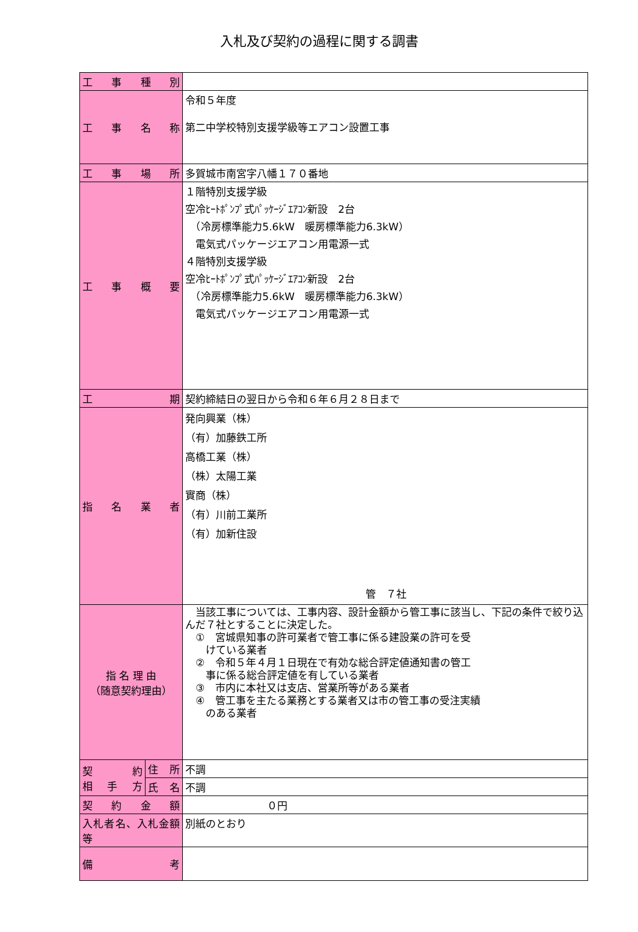入札及び契約の過程に関する調書
| 工 事 種 別 | | |
| 工 事 名 称 | | 令和５年度 第二中学校特別支援学級等エアコン設置工事 |
| 工 事 場 所 | | 多賀城市南宮字八幡１７０番地 |
| 工 事 概 要 | | １階特別支援学級 空冷ﾋｰﾄﾎﾟﾝﾌﾟ式ﾊﾟｯｹｰｼﾞｴｱｺﾝ新設 2台 （冷房標準能力5.6kW 暖房標準能力6.3kW） 電気式パッケージエアコン用電源一式 ４階特別支援学級 空冷ﾋｰﾄﾎﾟﾝﾌﾟ式ﾊﾟｯｹｰｼﾞｴｱｺﾝ新設 2台 （冷房標準能力5.6kW 暖房標準能力6.3kW） 電気式パッケージエアコン用電源一式 |
| 工 期 | | 契約締結日の翌日から令和６年６月２８日まで |
| 指 名 業 者 | | 発向興業（株） （有）加藤鉄工所 高橋工業（株） （株）太陽工業 實商（株） （有）川前工業所 （有）加新住設 管 ７社 |
| 指 名 理 由 （随意契約理由） | | 当該工事については、工事内容、設計金額から管工事に該当し、下記の条件で絞り込んだ７社とすることに決定した。 ① 宮城県知事の許可業者で管工事に係る建設業の許可を受 けている業者 ② 令和５年４月１日現在で有効な総合評定値通知書の管工 事に係る総合評定値を有している業者 ③ 市内に本社又は支店、営業所等がある業者 ④ 管工事を主たる業務とする業者又は市の管工事の受注実績 のある業者 |
| 契 約 相 手 方 | 住 所 | 不調 |
| | 氏 名 | 不調 |
| 契 約 金 額 | | ０円 |
| 入札者名、入札金額等 | | 別紙のとおり |
| 備 考 | | |